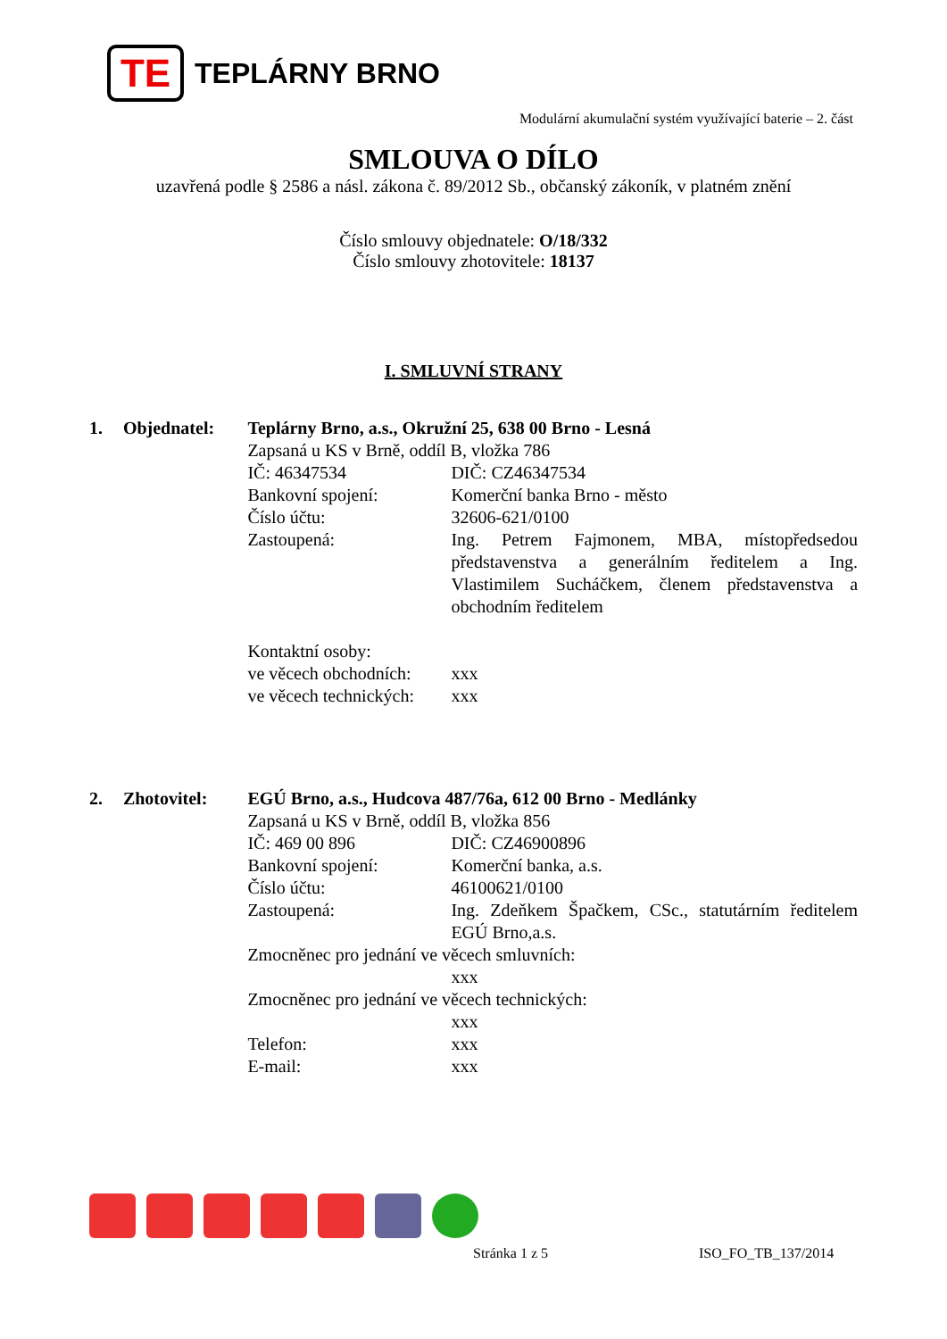TE
TEPLÁRNY BRNO
Modulární akumulační systém využívající baterie – 2. část
SMLOUVA O DÍLO
uzavřená podle § 2586 a násl. zákona č. 89/2012 Sb., občanský zákoník, v platném znění
Číslo smlouvy objednatele: O/18/332
Číslo smlouvy zhotovitele: 18137
I. SMLUVNÍ STRANY
1. Objednatel: Teplárny Brno, a.s., Okružní 25, 638 00 Brno - Lesná
Zapsaná u KS v Brně, oddíl B, vložka 786
IČ: 46347534 DIČ: CZ46347534
Bankovní spojení: Komerční banka Brno - město
Číslo účtu: 32606-621/0100
Zastoupená: Ing. Petrem Fajmonem, MBA, místopředsedou představenstva a generálním ředitelem a Ing. Vlastimilem Sucháčkem, členem představenstva a obchodním ředitelem
Kontaktní osoby:
ve věcech obchodních:
xxx
ve věcech technických:
xxx
2. Zhotovitel: EGÚ Brno, a.s., Hudcova 487/76a, 612 00 Brno - Medlánky
Zapsaná u KS v Brně, oddíl B, vložka 856
IČ: 469 00 896 DIČ: CZ46900896
Bankovní spojení: Komerční banka, a.s.
Číslo účtu: 46100621/0100
Zastoupená: Ing. Zdeňkem Špačkem, CSc., statutárním ředitelem EGÚ Brno,a.s.
Zmocněnec pro jednání ve věcech smluvních:
xxx
Zmocněnec pro jednání ve věcech technických:
xxx
Telefon: xxx
E-mail: xxx
Stránka 1 z 5 ISO_FO_TB_137/2014